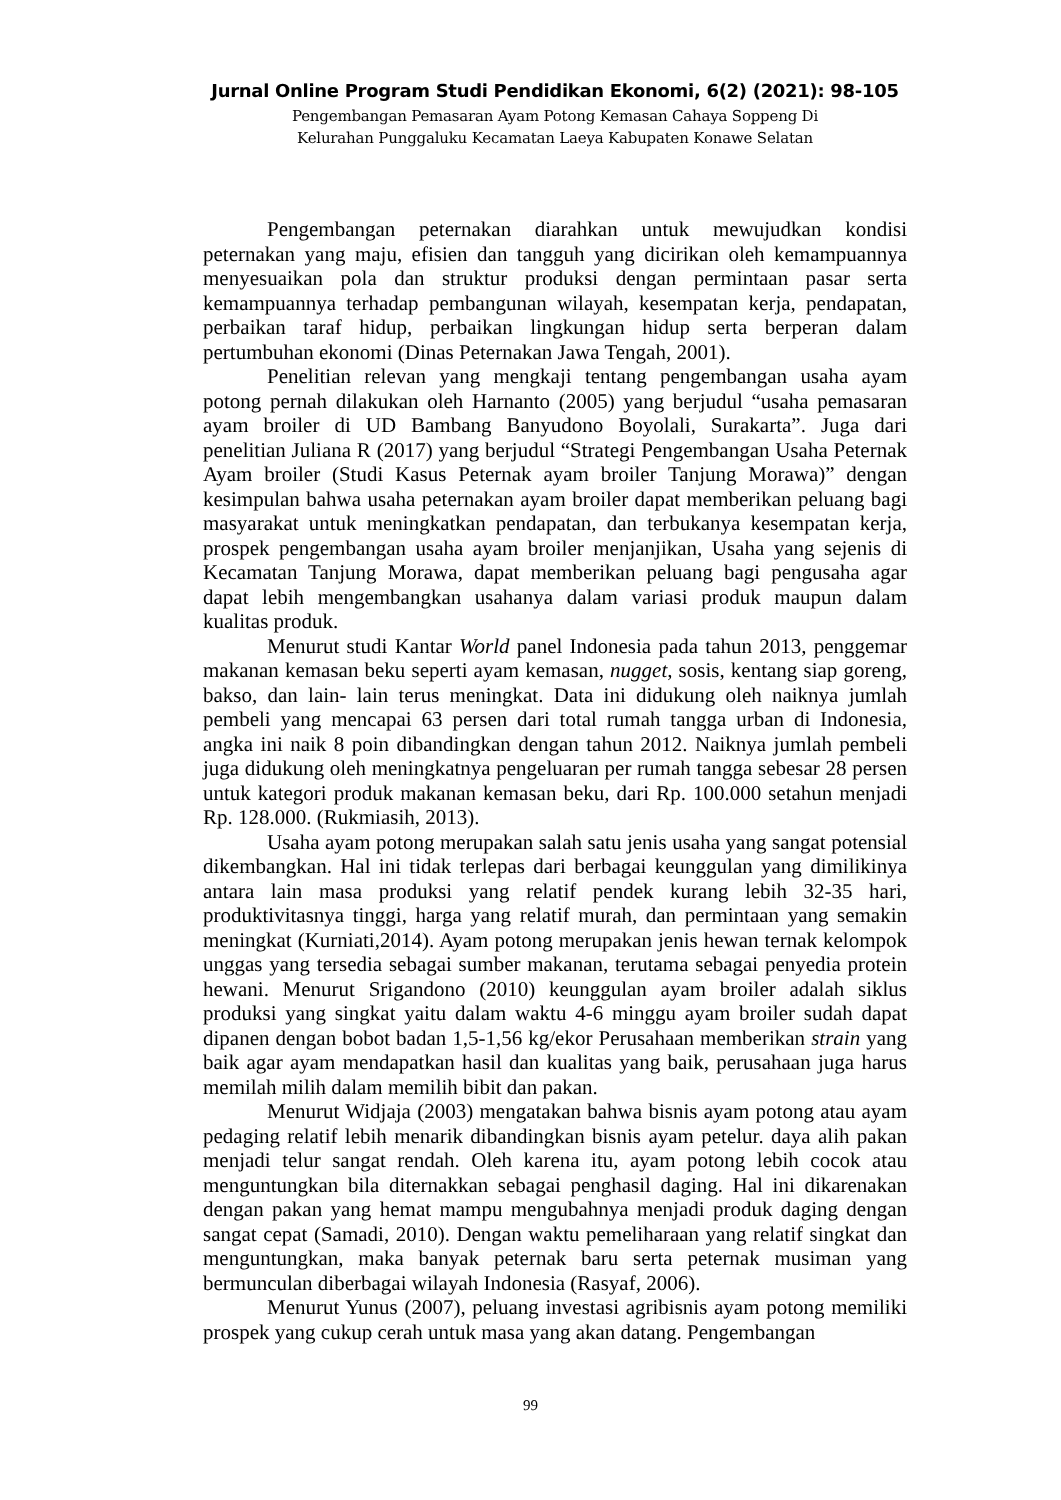Jurnal Online Program Studi Pendidikan Ekonomi, 6(2) (2021): 98-105
Pengembangan Pemasaran Ayam Potong Kemasan Cahaya Soppeng Di
Kelurahan Punggaluku Kecamatan Laeya Kabupaten Konawe Selatan
Pengembangan peternakan diarahkan untuk mewujudkan kondisi peternakan yang maju, efisien dan tangguh yang dicirikan oleh kemampuannya menyesuaikan pola dan struktur produksi dengan permintaan pasar serta kemampuannya terhadap pembangunan wilayah, kesempatan kerja, pendapatan, perbaikan taraf hidup, perbaikan lingkungan hidup serta berperan dalam pertumbuhan ekonomi (Dinas Peternakan Jawa Tengah, 2001).
Penelitian relevan yang mengkaji tentang pengembangan usaha ayam potong pernah dilakukan oleh Harnanto (2005) yang berjudul “usaha pemasaran ayam broiler di UD Bambang Banyudono Boyolali, Surakarta”. Juga dari penelitian Juliana R (2017) yang berjudul “Strategi Pengembangan Usaha Peternak Ayam broiler (Studi Kasus Peternak ayam broiler Tanjung Morawa)” dengan kesimpulan bahwa usaha peternakan ayam broiler dapat memberikan peluang bagi masyarakat untuk meningkatkan pendapatan, dan terbukanya kesempatan kerja, prospek pengembangan usaha ayam broiler menjanjikan, Usaha yang sejenis di Kecamatan Tanjung Morawa, dapat memberikan peluang bagi pengusaha agar dapat lebih mengembangkan usahanya dalam variasi produk maupun dalam kualitas produk.
Menurut studi Kantar World panel Indonesia pada tahun 2013, penggemar makanan kemasan beku seperti ayam kemasan, nugget, sosis, kentang siap goreng, bakso, dan lain- lain terus meningkat. Data ini didukung oleh naiknya jumlah pembeli yang mencapai 63 persen dari total rumah tangga urban di Indonesia, angka ini naik 8 poin dibandingkan dengan tahun 2012. Naiknya jumlah pembeli juga didukung oleh meningkatnya pengeluaran per rumah tangga sebesar 28 persen untuk kategori produk makanan kemasan beku, dari Rp. 100.000 setahun menjadi Rp. 128.000. (Rukmiasih, 2013).
Usaha ayam potong merupakan salah satu jenis usaha yang sangat potensial dikembangkan. Hal ini tidak terlepas dari berbagai keunggulan yang dimilikinya antara lain masa produksi yang relatif pendek kurang lebih 32-35 hari, produktivitasnya tinggi, harga yang relatif murah, dan permintaan yang semakin meningkat (Kurniati,2014). Ayam potong merupakan jenis hewan ternak kelompok unggas yang tersedia sebagai sumber makanan, terutama sebagai penyedia protein hewani. Menurut Srigandono (2010) keunggulan ayam broiler adalah siklus produksi yang singkat yaitu dalam waktu 4-6 minggu ayam broiler sudah dapat dipanen dengan bobot badan 1,5-1,56 kg/ekor Perusahaan memberikan strain yang baik agar ayam mendapatkan hasil dan kualitas yang baik, perusahaan juga harus memilah milih dalam memilih bibit dan pakan.
Menurut Widjaja (2003) mengatakan bahwa bisnis ayam potong atau ayam pedaging relatif lebih menarik dibandingkan bisnis ayam petelur. daya alih pakan menjadi telur sangat rendah. Oleh karena itu, ayam potong lebih cocok atau menguntungkan bila diternakkan sebagai penghasil daging. Hal ini dikarenakan dengan pakan yang hemat mampu mengubahnya menjadi produk daging dengan sangat cepat (Samadi, 2010). Dengan waktu pemeliharaan yang relatif singkat dan menguntungkan, maka banyak peternak baru serta peternak musiman yang bermunculan diberbagai wilayah Indonesia (Rasyaf, 2006).
Menurut Yunus (2007), peluang investasi agribisnis ayam potong memiliki prospek yang cukup cerah untuk masa yang akan datang. Pengembangan
99